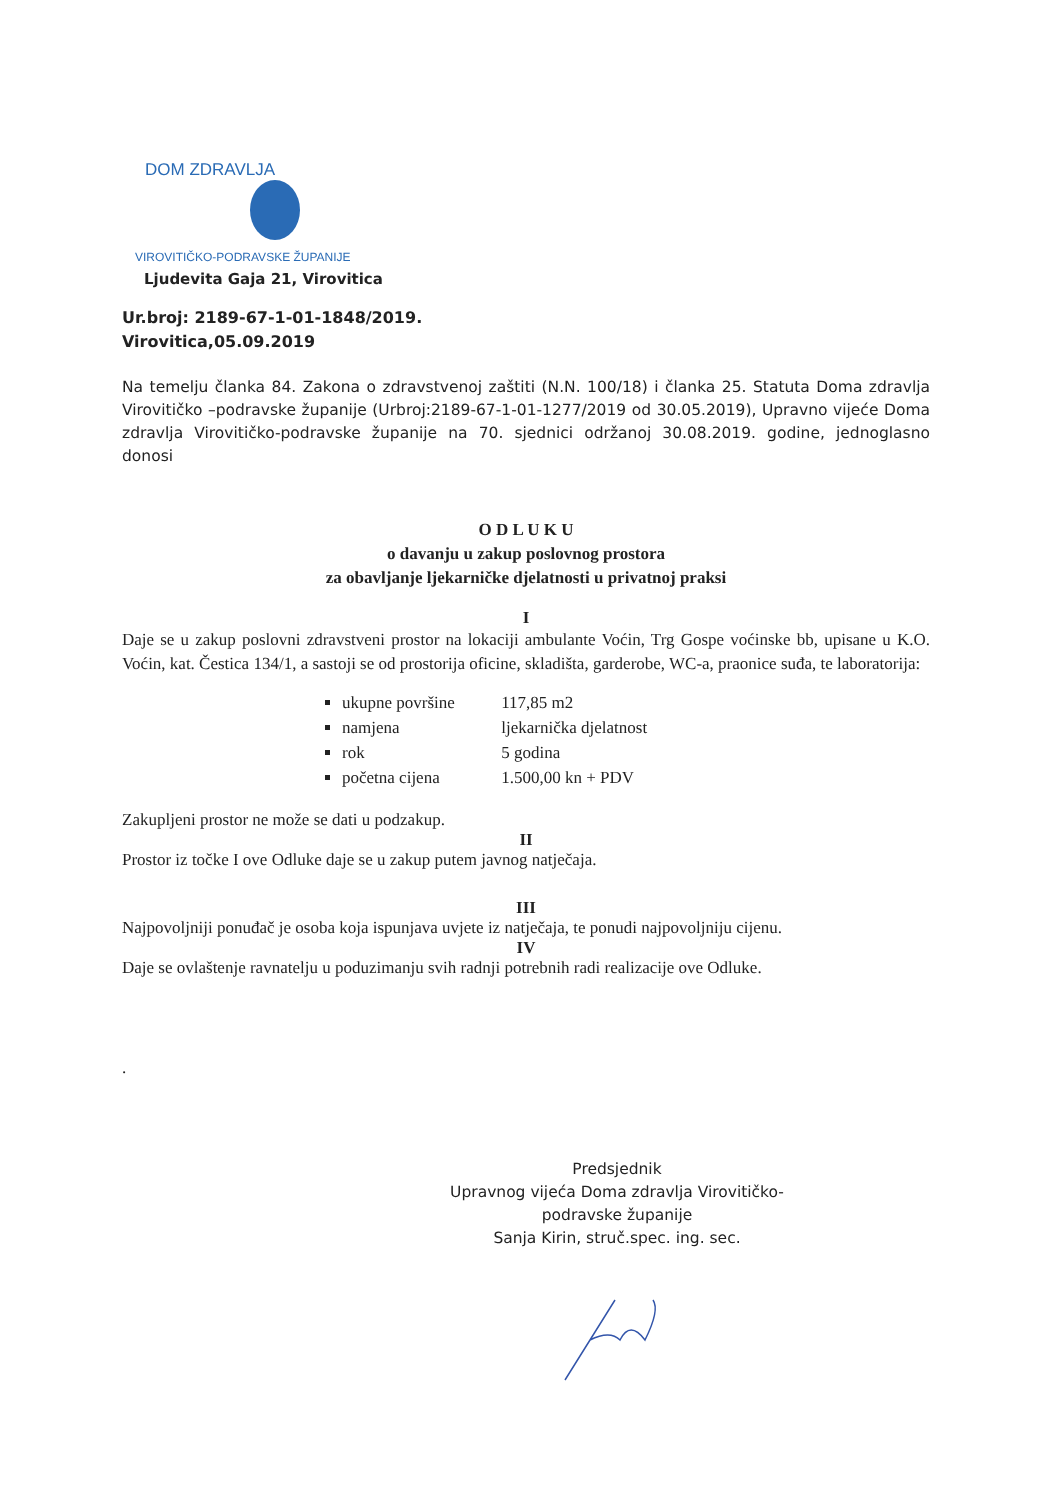DOM ZDRAVLJA
VIROVITIČKO-PODRAVSKE ŽUPANIJE
Ljudevita Gaja 21, Virovitica
Ur.broj: 2189-67-1-01-1848/2019.
Virovitica,05.09.2019
Na temelju članka 84. Zakona o zdravstvenoj zaštiti (N.N. 100/18) i članka 25. Statuta Doma zdravlja Virovitičko –podravske županije (Urbroj:2189-67-1-01-1277/2019 od 30.05.2019), Upravno vijeće Doma zdravlja Virovitičko-podravske županije na 70. sjednici održanoj 30.08.2019. godine, jednoglasno donosi
O D L U K U
o davanju u zakup poslovnog prostora
za obavljanje ljekarničke djelatnosti u privatnoj praksi
I
Daje se u zakup poslovni zdravstveni prostor na lokaciji ambulante Voćin, Trg Gospe voćinske bb, upisane u K.O. Voćin, kat. Čestica 134/1, a sastoji se od prostorija oficine, skladišta, garderobe, WC-a, praonice suđa, te laboratorija:
ukupne površine 117,85 m2
namjena ljekarnička djelatnost
rok 5 godina
početna cijena 1.500,00 kn + PDV
Zakupljeni prostor ne može se dati u podzakup.
II
Prostor iz točke I ove Odluke daje se u zakup putem javnog natječaja.
III
Najpovoljniji ponuđač je osoba koja ispunjava uvjete iz natječaja, te ponudi najpovoljniju cijenu.
IV
Daje se ovlaštenje ravnatelju u poduzimanju svih radnji potrebnih radi realizacije ove Odluke.
.
Predsjednik
Upravnog vijeća Doma zdravlja Virovitičko-
podravske županije
Sanja Kirin, struč.spec. ing. sec.